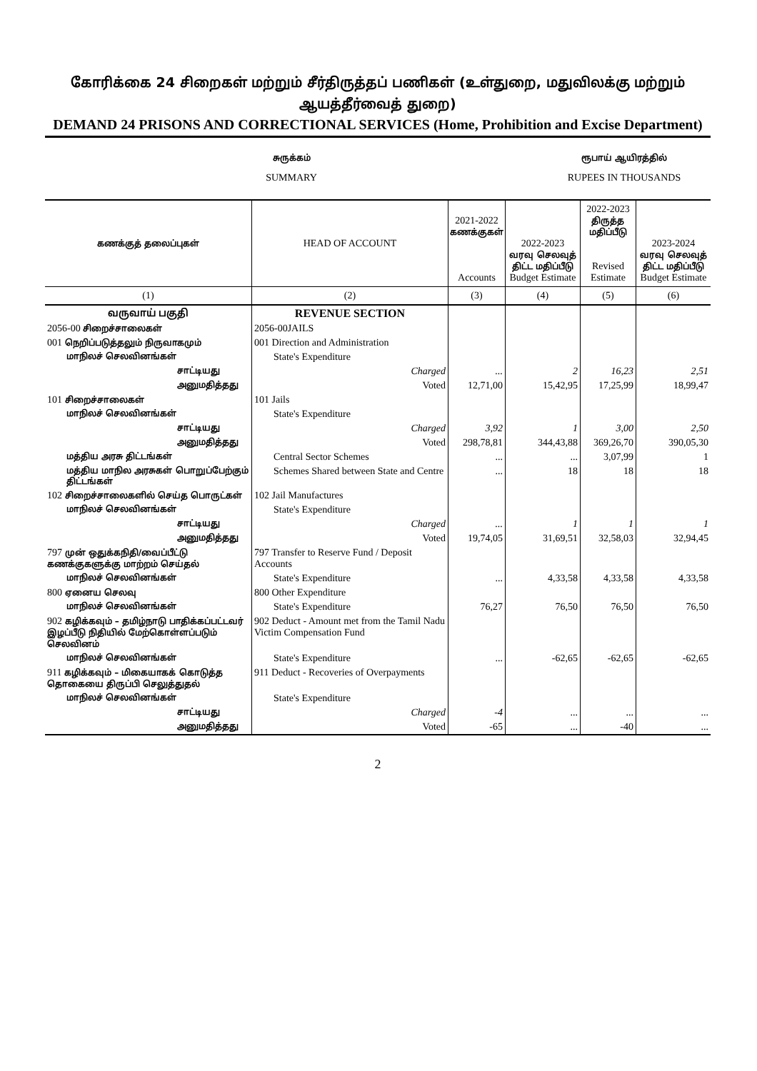கோரிக்கை 24 சிறைகள் மற்றும் சீர்திருத்தப் பணிகள் (உள்துறை, மதுவிலக்கு மற்றும் ஆயத்தீர்வைத் துறை)
DEMAND 24 PRISONS AND CORRECTIONAL SERVICES (Home, Prohibition and Excise Department)
சுருக்கம்
SUMMARY
ரூபாய் ஆயிரத்தில்
RUPEES IN THOUSANDS
| கணக்குத் தலைப்புகள் | HEAD OF ACCOUNT | 2021-2022 கணக்குகள் Accounts | 2022-2023 வரவு செலவுத் திட்ட மதிப்பீடு Budget Estimate | 2022-2023 திருத்த மதிப்பீடு Revised Estimate | 2023-2024 வரவு செலவுத் திட்ட மதிப்பீடு Budget Estimate |
| --- | --- | --- | --- | --- | --- |
| (1) | (2) | (3) | (4) | (5) | (6) |
| வருவாய் பகுதி | REVENUE SECTION | | | | |
| 2056-00 சிறைச்சாலைகள் | 2056-00JAILS | | | | |
| 001 நெறிப்படுத்தலும் நிருவாகமும் | 001 Direction and Administration | | | | |
| மாநிலச் செலவினங்கள் | State's Expenditure | | | | |
| சாட்டியது | Charged | ... | 2 | 16,23 | 2,51 |
| அனுமதித்தது | Voted | 12,71,00 | 15,42,95 | 17,25,99 | 18,99,47 |
| 101 சிறைச்சாலைகள் | 101 Jails | | | | |
| மாநிலச் செலவினங்கள் | State's Expenditure | | | | |
| சாட்டியது | Charged | 3,92 | 1 | 3,00 | 2,50 |
| அனுமதித்தது | Voted | 298,78,81 | 344,43,88 | 369,26,70 | 390,05,30 |
| மத்திய அரசு திட்டங்கள் | Central Sector Schemes | ... | ... | 3,07,99 | 1 |
| மத்திய மாநில அரசுகள் பொறுப்பேற்கும் திட்டங்கள் | Schemes Shared between State and Centre | ... | 18 | 18 | 18 |
| 102 சிறைச்சாலைகளில் செய்த பொருட்கள் | 102 Jail Manufactures | | | | |
| மாநிலச் செலவினங்கள் | State's Expenditure | | | | |
| சாட்டியது | Charged | ... | 1 | 1 | 1 |
| அனுமதித்தது | Voted | 19,74,05 | 31,69,51 | 32,58,03 | 32,94,45 |
| 797 முன் ஒதுக்கநிதி/வைப்பீட்டு கணக்குகளுக்கு மாற்றம் செய்தல் | 797 Transfer to Reserve Fund / Deposit Accounts | | | | |
| மாநிலச் செலவினங்கள் | State's Expenditure | ... | 4,33,58 | 4,33,58 | 4,33,58 |
| 800 ஏனைய செலவு | 800 Other Expenditure | | | | |
| மாநிலச் செலவினங்கள் | State's Expenditure | 76,27 | 76,50 | 76,50 | 76,50 |
| 902 கழிக்கவும் – தமிழ்நாடு பாதிக்கப்பட்டவர் இழப்பீடு நிதியில் மேற்கொள்ளப்படும் செலவினம் | 902 Deduct - Amount met from the Tamil Nadu Victim Compensation Fund | | | | |
| மாநிலச் செலவினங்கள் | State's Expenditure | ... | -62,65 | -62,65 | -62,65 |
| 911 கழிக்கவும் – மிகையாகக் கொடுத்த தொகையை திருப்பி செலுத்துதல் | 911 Deduct - Recoveries of Overpayments | | | | |
| மாநிலச் செலவினங்கள் | State's Expenditure | | | | |
| சாட்டியது | Charged | -4 | ... | ... | ... |
| அனுமதித்தது | Voted | -65 | ... | -40 | ... |
2